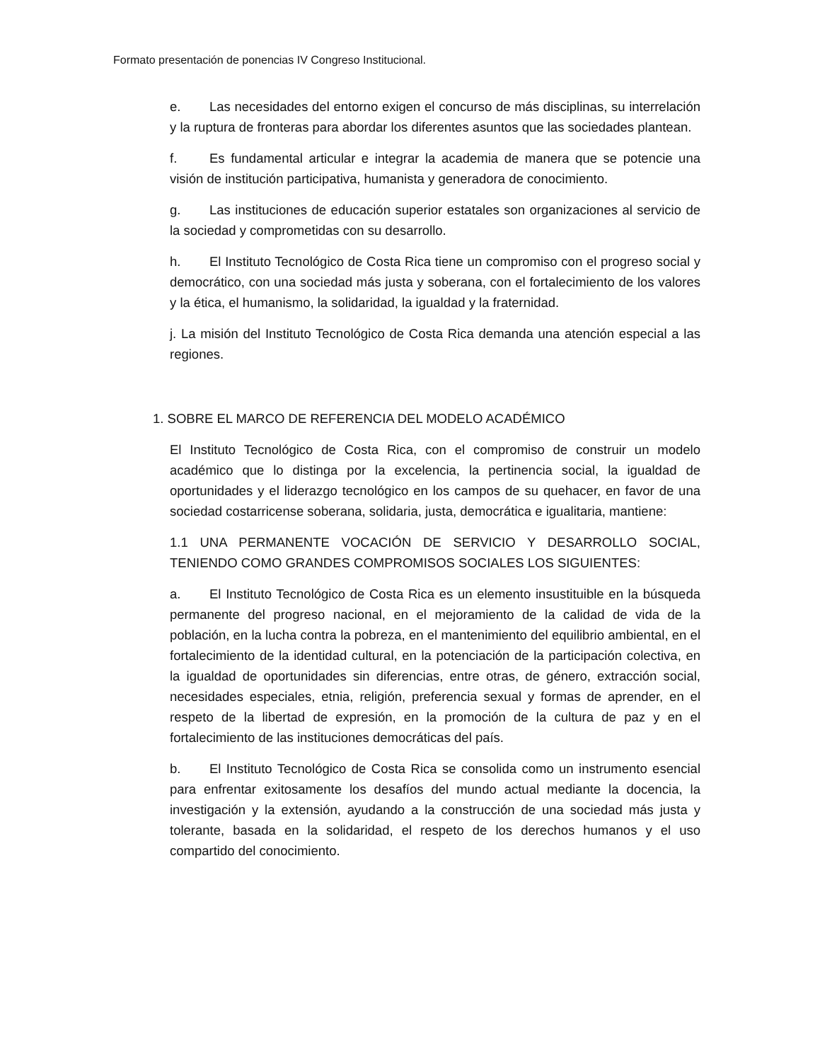Formato presentación de ponencias IV Congreso Institucional.
e. Las necesidades del entorno exigen el concurso de más disciplinas, su interrelación y la ruptura de fronteras para abordar los diferentes asuntos que las sociedades plantean.
f. Es fundamental articular e integrar la academia de manera que se potencie una visión de institución participativa, humanista y generadora de conocimiento.
g. Las instituciones de educación superior estatales son organizaciones al servicio de la sociedad y comprometidas con su desarrollo.
h. El Instituto Tecnológico de Costa Rica tiene un compromiso con el progreso social y democrático, con una sociedad más justa y soberana, con el fortalecimiento de los valores y la ética, el humanismo, la solidaridad, la igualdad y la fraternidad.
j. La misión del Instituto Tecnológico de Costa Rica demanda una atención especial a las regiones.
1. SOBRE EL MARCO DE REFERENCIA DEL MODELO ACADÉMICO
El Instituto Tecnológico de Costa Rica, con el compromiso de construir un modelo académico que lo distinga por la excelencia, la pertinencia social, la igualdad de oportunidades y el liderazgo tecnológico en los campos de su quehacer, en favor de una sociedad costarricense soberana, solidaria, justa, democrática e igualitaria, mantiene:
1.1 UNA PERMANENTE VOCACIÓN DE SERVICIO Y DESARROLLO SOCIAL, TENIENDO COMO GRANDES COMPROMISOS SOCIALES LOS SIGUIENTES:
a. El Instituto Tecnológico de Costa Rica es un elemento insustituible en la búsqueda permanente del progreso nacional, en el mejoramiento de la calidad de vida de la población, en la lucha contra la pobreza, en el mantenimiento del equilibrio ambiental, en el fortalecimiento de la identidad cultural, en la potenciación de la participación colectiva, en la igualdad de oportunidades sin diferencias, entre otras, de género, extracción social, necesidades especiales, etnia, religión, preferencia sexual y formas de aprender, en el respeto de la libertad de expresión, en la promoción de la cultura de paz y en el fortalecimiento de las instituciones democráticas del país.
b. El Instituto Tecnológico de Costa Rica se consolida como un instrumento esencial para enfrentar exitosamente los desafíos del mundo actual mediante la docencia, la investigación y la extensión, ayudando a la construcción de una sociedad más justa y tolerante, basada en la solidaridad, el respeto de los derechos humanos y el uso compartido del conocimiento.